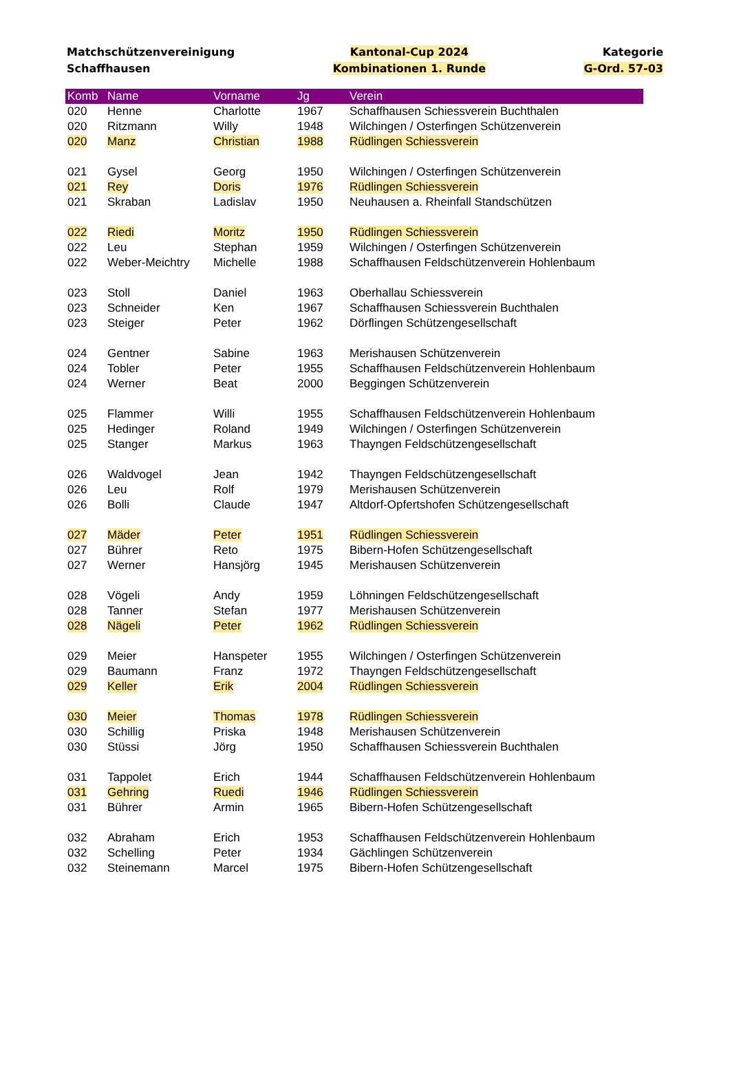Matchschützenvereinigung
Schaffhausen
Kantonal-Cup 2024
Kombinationen 1. Runde
Kategorie
G-Ord. 57-03
| Komb | Name | Vorname | Jg | Verein |
| --- | --- | --- | --- | --- |
| 020 | Henne | Charlotte | 1967 | Schaffhausen Schiessverein Buchthalen |
| 020 | Ritzmann | Willy | 1948 | Wilchingen / Osterfingen Schützenverein |
| 020 | Manz | Christian | 1988 | Rüdlingen Schiessverein |
| 021 | Gysel | Georg | 1950 | Wilchingen / Osterfingen Schützenverein |
| 021 | Rey | Doris | 1976 | Rüdlingen Schiessverein |
| 021 | Skraban | Ladislav | 1950 | Neuhausen a. Rheinfall Standschützen |
| 022 | Riedi | Moritz | 1950 | Rüdlingen Schiessverein |
| 022 | Leu | Stephan | 1959 | Wilchingen / Osterfingen Schützenverein |
| 022 | Weber-Meichtry | Michelle | 1988 | Schaffhausen Feldschützenverein Hohlenbaum |
| 023 | Stoll | Daniel | 1963 | Oberhallau Schiessverein |
| 023 | Schneider | Ken | 1967 | Schaffhausen Schiessverein Buchthalen |
| 023 | Steiger | Peter | 1962 | Dörflingen Schützengesellschaft |
| 024 | Gentner | Sabine | 1963 | Merishausen Schützenverein |
| 024 | Tobler | Peter | 1955 | Schaffhausen Feldschützenverein Hohlenbaum |
| 024 | Werner | Beat | 2000 | Beggingen Schützenverein |
| 025 | Flammer | Willi | 1955 | Schaffhausen Feldschützenverein Hohlenbaum |
| 025 | Hedinger | Roland | 1949 | Wilchingen / Osterfingen Schützenverein |
| 025 | Stanger | Markus | 1963 | Thayngen Feldschützengesellschaft |
| 026 | Waldvogel | Jean | 1942 | Thayngen Feldschützengesellschaft |
| 026 | Leu | Rolf | 1979 | Merishausen Schützenverein |
| 026 | Bolli | Claude | 1947 | Altdorf-Opfertshofen Schützengesellschaft |
| 027 | Mäder | Peter | 1951 | Rüdlingen Schiessverein |
| 027 | Bührer | Reto | 1975 | Bibern-Hofen Schützengesellschaft |
| 027 | Werner | Hansjörg | 1945 | Merishausen Schützenverein |
| 028 | Vögeli | Andy | 1959 | Löhningen Feldschützengesellschaft |
| 028 | Tanner | Stefan | 1977 | Merishausen Schützenverein |
| 028 | Nägeli | Peter | 1962 | Rüdlingen Schiessverein |
| 029 | Meier | Hanspeter | 1955 | Wilchingen / Osterfingen Schützenverein |
| 029 | Baumann | Franz | 1972 | Thayngen Feldschützengesellschaft |
| 029 | Keller | Erik | 2004 | Rüdlingen Schiessverein |
| 030 | Meier | Thomas | 1978 | Rüdlingen Schiessverein |
| 030 | Schillig | Priska | 1948 | Merishausen Schützenverein |
| 030 | Stüssi | Jörg | 1950 | Schaffhausen Schiessverein Buchthalen |
| 031 | Tappolet | Erich | 1944 | Schaffhausen Feldschützenverein Hohlenbaum |
| 031 | Gehring | Ruedi | 1946 | Rüdlingen Schiessverein |
| 031 | Bührer | Armin | 1965 | Bibern-Hofen Schützengesellschaft |
| 032 | Abraham | Erich | 1953 | Schaffhausen Feldschützenverein Hohlenbaum |
| 032 | Schelling | Peter | 1934 | Gächlingen Schützenverein |
| 032 | Steinemann | Marcel | 1975 | Bibern-Hofen Schützengesellschaft |